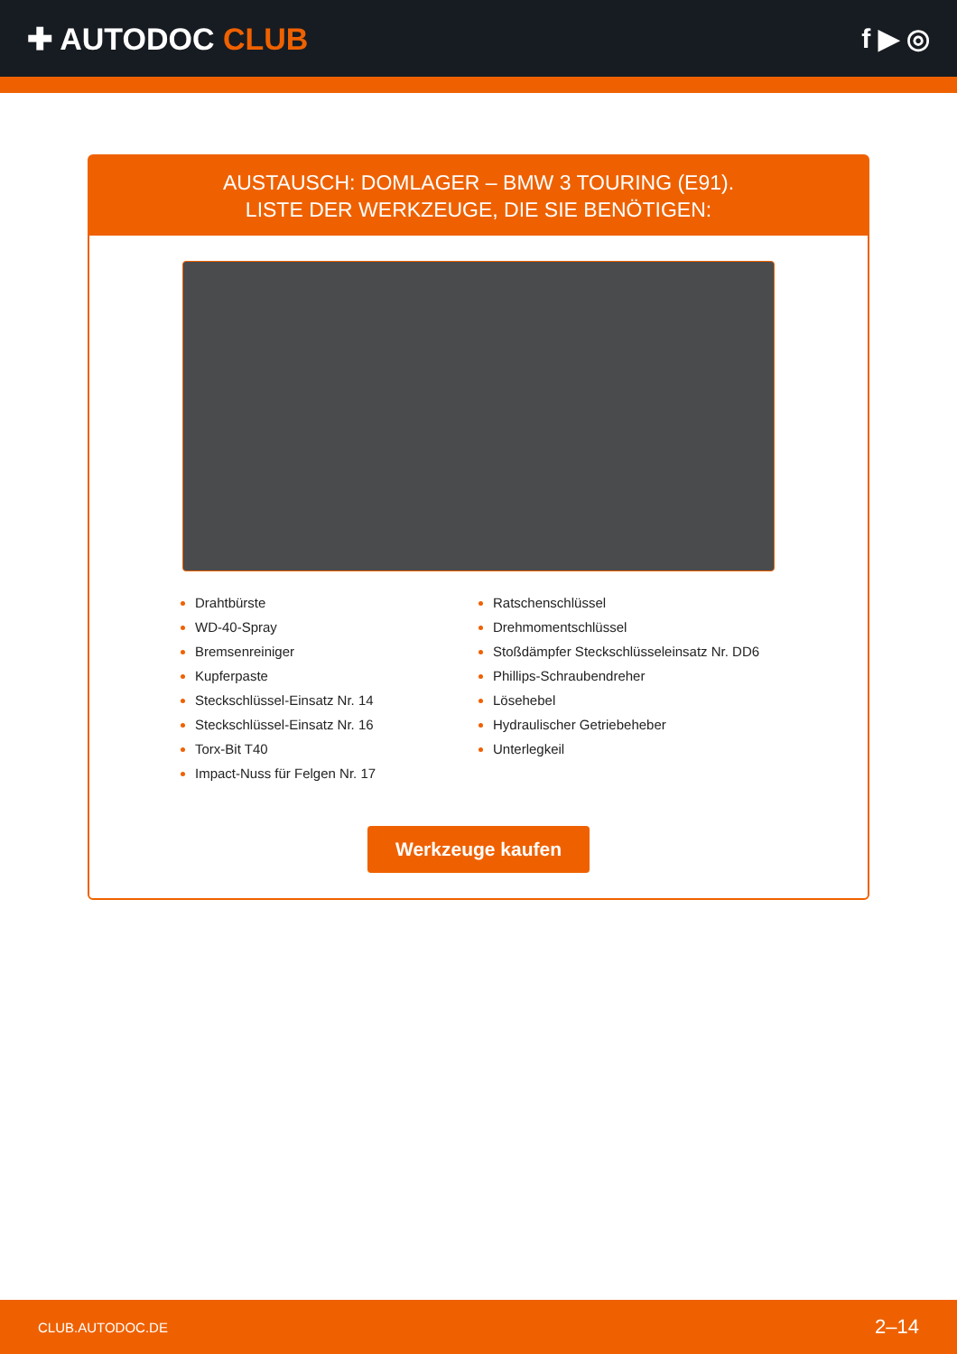✚ AUTODOC CLUB f ▶ ◎
AUSTAUSCH: DOMLAGER – BMW 3 TOURING (E91).
LISTE DER WERKZEUGE, DIE SIE BENÖTIGEN:
Drahtbürste
WD-40-Spray
Bremsenreiniger
Kupferpaste
Steckschlüssel-Einsatz Nr. 14
Steckschlüssel-Einsatz Nr. 16
Torx-Bit T40
Impact-Nuss für Felgen Nr. 17
Ratschenschlüssel
Drehmomentschlüssel
Stoßdämpfer Steckschlüsseleinsatz Nr. DD6
Phillips-Schraubendreher
Lösehebel
Hydraulischer Getriebeheber
Unterlegkeil
Werkzeuge kaufen
CLUB.AUTODOC.DE 2–14